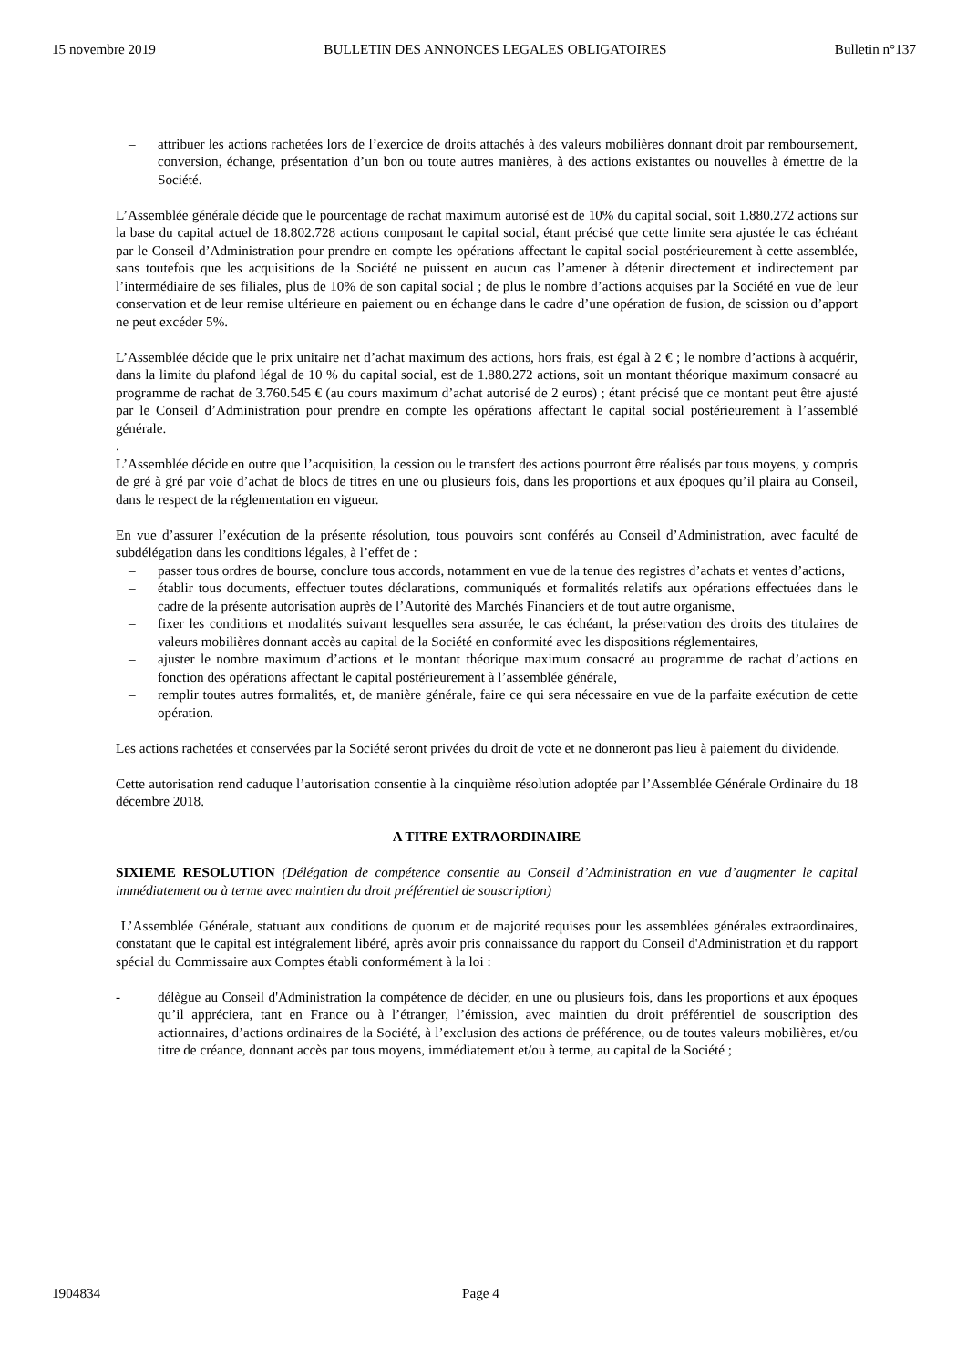15 novembre 2019 BULLETIN DES ANNONCES LEGALES OBLIGATOIRES Bulletin n°137
– attribuer les actions rachetées lors de l’exercice de droits attachés à des valeurs mobilières donnant droit par remboursement, conversion, échange, présentation d’un bon ou toute autres manières, à des actions existantes ou nouvelles à émettre de la Société.
L’Assemblée générale décide que le pourcentage de rachat maximum autorisé est de 10% du capital social, soit 1.880.272 actions sur la base du capital actuel de 18.802.728 actions composant le capital social, étant précisé que cette limite sera ajustée le cas échéant par le Conseil d’Administration pour prendre en compte les opérations affectant le capital social postérieurement à cette assemblée, sans toutefois que les acquisitions de la Société ne puissent en aucun cas l’amener à détenir directement et indirectement par l’intermédiaire de ses filiales, plus de 10% de son capital social ; de plus le nombre d’actions acquises par la Société en vue de leur conservation et de leur remise ultérieure en paiement ou en échange dans le cadre d’une opération de fusion, de scission ou d’apport ne peut excéder 5%.
L’Assemblée décide que le prix unitaire net d’achat maximum des actions, hors frais, est égal à 2 € ; le nombre d’actions à acquérir, dans la limite du plafond légal de 10 % du capital social, est de 1.880.272 actions, soit un montant théorique maximum consacré au programme de rachat de 3.760.545 € (au cours maximum d’achat autorisé de 2 euros) ; étant précisé que ce montant peut être ajusté par le Conseil d’Administration pour prendre en compte les opérations affectant le capital social postérieurement à l’assemblé générale.
.
L’Assemblée décide en outre que l’acquisition, la cession ou le transfert des actions pourront être réalisés par tous moyens, y compris de gré à gré par voie d’achat de blocs de titres en une ou plusieurs fois, dans les proportions et aux époques qu’il plaira au Conseil, dans le respect de la réglementation en vigueur.
En vue d’assurer l’exécution de la présente résolution, tous pouvoirs sont conférés au Conseil d’Administration, avec faculté de subdélégation dans les conditions légales, à l’effet de :
– passer tous ordres de bourse, conclure tous accords, notamment en vue de la tenue des registres d’achats et ventes d’actions,
– établir tous documents, effectuer toutes déclarations, communiqués et formalités relatifs aux opérations effectuées dans le cadre de la présente autorisation auprès de l’Autorité des Marchés Financiers et de tout autre organisme,
– fixer les conditions et modalités suivant lesquelles sera assurée, le cas échéant, la préservation des droits des titulaires de valeurs mobilières donnant accès au capital de la Société en conformité avec les dispositions réglementaires,
– ajuster le nombre maximum d’actions et le montant théorique maximum consacré au programme de rachat d’actions en fonction des opérations affectant le capital postérieurement à l’assemblée générale,
– remplir toutes autres formalités, et, de manière générale, faire ce qui sera nécessaire en vue de la parfaite exécution de cette opération.
Les actions rachetées et conservées par la Société seront privées du droit de vote et ne donneront pas lieu à paiement du dividende.
Cette autorisation rend caduque l’autorisation consentie à la cinquième résolution adoptée par l’Assemblée Générale Ordinaire du 18 décembre 2018.
A TITRE EXTRAORDINAIRE
SIXIEME RESOLUTION (Délégation de compétence consentie au Conseil d’Administration en vue d’augmenter le capital immédiatement ou à terme avec maintien du droit préférentiel de souscription)
L’Assemblée Générale, statuant aux conditions de quorum et de majorité requises pour les assemblées générales extraordinaires, constatant que le capital est intégralement libéré, après avoir pris connaissance du rapport du Conseil d'Administration et du rapport spécial du Commissaire aux Comptes établi conformément à la loi :
- délègue au Conseil d'Administration la compétence de décider, en une ou plusieurs fois, dans les proportions et aux époques qu’il appréciera, tant en France ou à l’étranger, l’émission, avec maintien du droit préférentiel de souscription des actionnaires, d’actions ordinaires de la Société, à l’exclusion des actions de préférence, ou de toutes valeurs mobilières, et/ou titre de créance, donnant accès par tous moyens, immédiatement et/ou à terme, au capital de la Société ;
1904834 Page 4